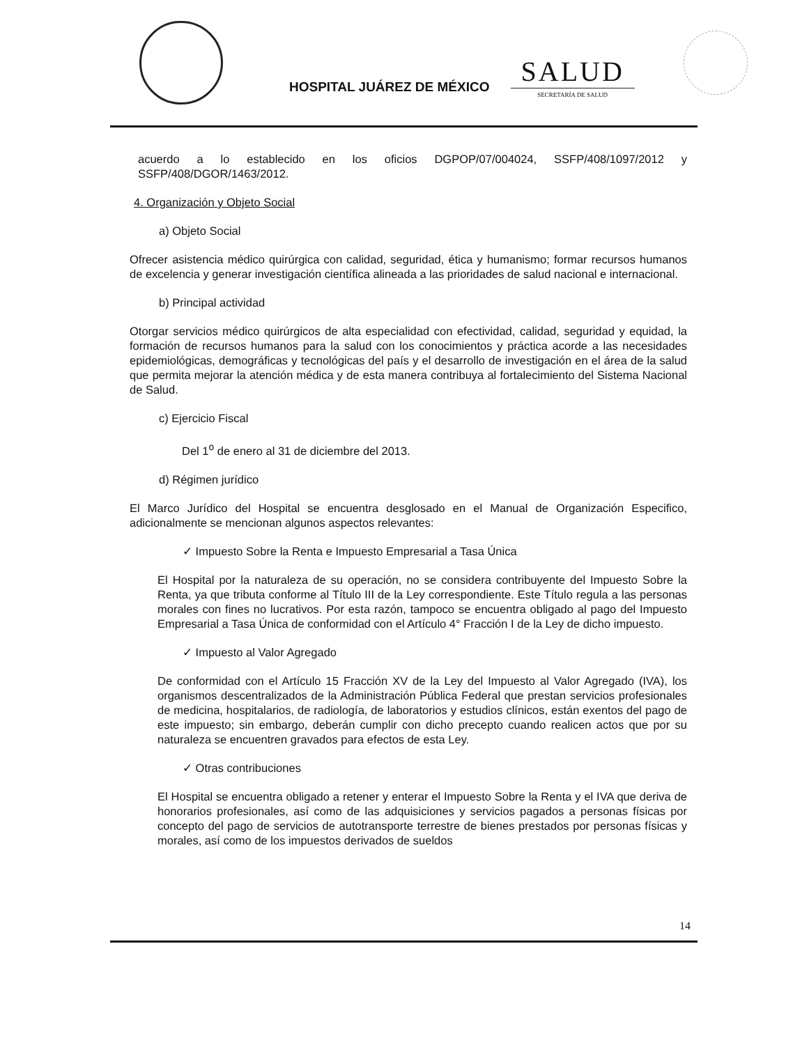HOSPITAL JUÁREZ DE MÉXICO
SALUD
SECRETARÍA DE SALUD
acuerdo a lo establecido en los oficios DGPOP/07/004024, SSFP/408/1097/2012 y SSFP/408/DGOR/1463/2012.
4. Organización y Objeto Social
a) Objeto Social
Ofrecer asistencia médico quirúrgica con calidad, seguridad, ética y humanismo; formar recursos humanos de excelencia y generar investigación científica alineada a las prioridades de salud nacional e internacional.
b) Principal actividad
Otorgar servicios médico quirúrgicos de alta especialidad con efectividad, calidad, seguridad y equidad, la formación de recursos humanos para la salud con los conocimientos y práctica acorde a las necesidades epidemiológicas, demográficas y tecnológicas del país y el desarrollo de investigación en el área de la salud que permita mejorar la atención médica y de esta manera contribuya al fortalecimiento del Sistema Nacional de Salud.
c) Ejercicio Fiscal
Del 1<sup>o</sup> de enero al 31 de diciembre del 2013.
d) Régimen jurídico
El Marco Jurídico del Hospital se encuentra desglosado en el Manual de Organización Especifico, adicionalmente se mencionan algunos aspectos relevantes:
✓ Impuesto Sobre la Renta e Impuesto Empresarial a Tasa Única
El Hospital por la naturaleza de su operación, no se considera contribuyente del Impuesto Sobre la Renta, ya que tributa conforme al Título III de la Ley correspondiente. Este Título regula a las personas morales con fines no lucrativos. Por esta razón, tampoco se encuentra obligado al pago del Impuesto Empresarial a Tasa Única de conformidad con el Artículo 4° Fracción I de la Ley de dicho impuesto.
✓ Impuesto al Valor Agregado
De conformidad con el Artículo 15 Fracción XV de la Ley del Impuesto al Valor Agregado (IVA), los organismos descentralizados de la Administración Pública Federal que prestan servicios profesionales de medicina, hospitalarios, de radiología, de laboratorios y estudios clínicos, están exentos del pago de este impuesto; sin embargo, deberán cumplir con dicho precepto cuando realicen actos que por su naturaleza se encuentren gravados para efectos de esta Ley.
✓ Otras contribuciones
El Hospital se encuentra obligado a retener y enterar el Impuesto Sobre la Renta y el IVA que deriva de honorarios profesionales, así como de las adquisiciones y servicios pagados a personas físicas por concepto del pago de servicios de autotransporte terrestre de bienes prestados por personas físicas y morales, así como de los impuestos derivados de sueldos
14